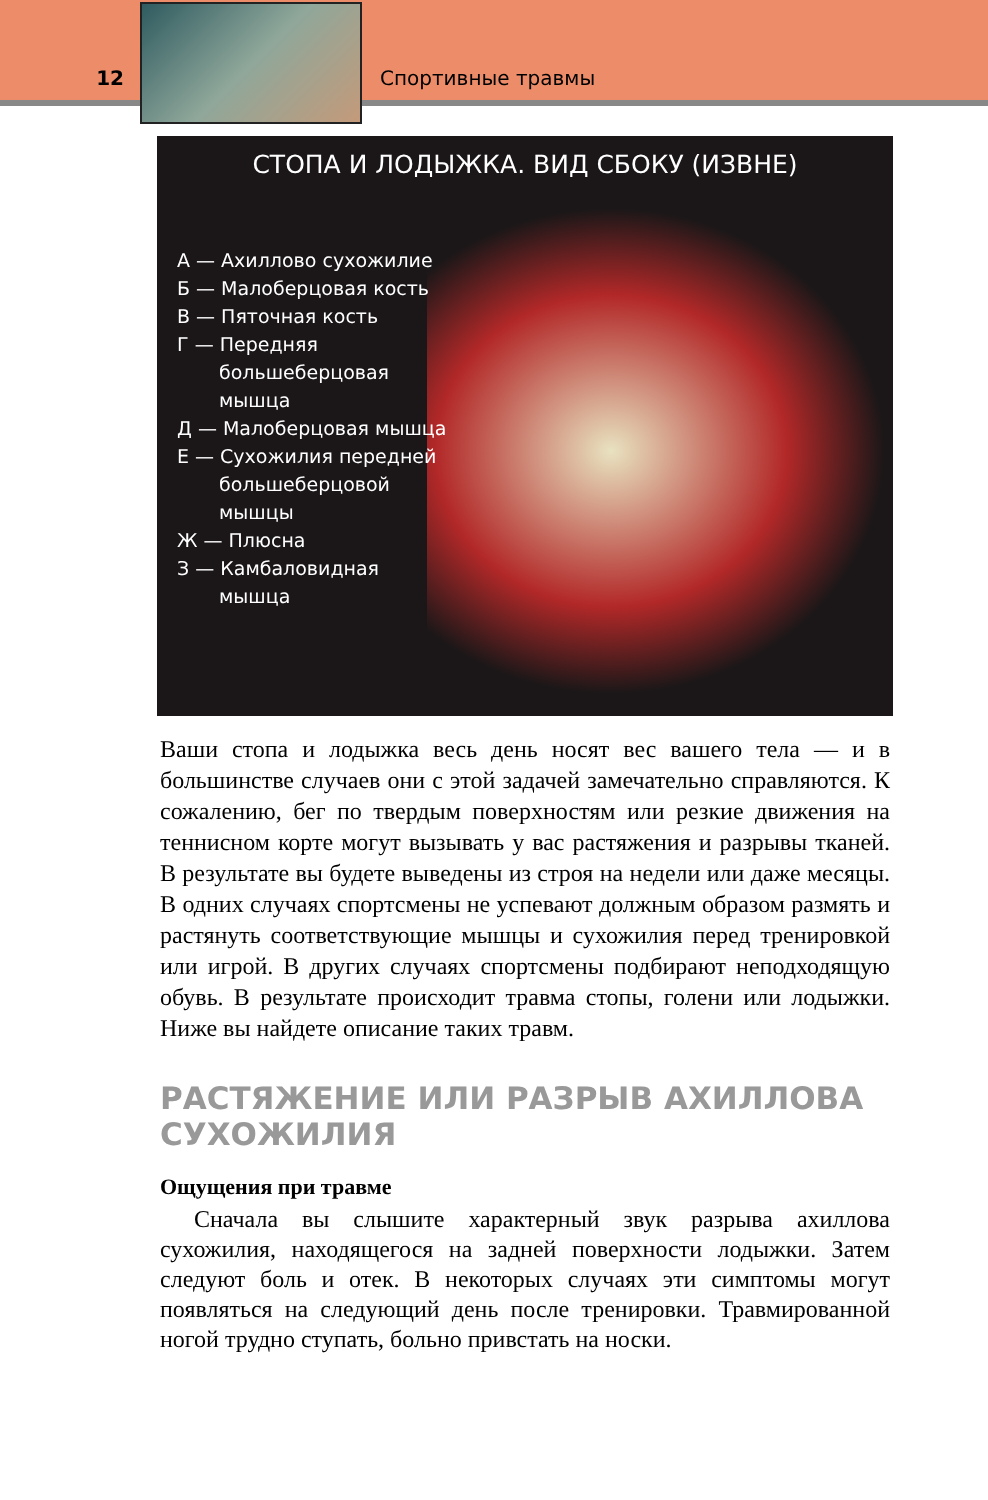12
Спортивные травмы
СТОПА И ЛОДЫЖКА. ВИД СБОКУ (ИЗВНЕ)
А — Ахиллово сухожилие
Б — Малоберцовая кость
В — Пяточная кость
Г — Передняя большеберцовая мышца
Д — Малоберцовая мышца
Е — Сухожилия передней большеберцовой мышцы
Ж — Плюсна
З — Камбаловидная мышца
Ваши стопа и лодыжка весь день носят вес вашего тела — и в большинстве случаев они с этой задачей замечательно справляются. К сожалению, бег по твердым поверхностям или резкие движения на теннисном корте могут вызывать у вас растяжения и разрывы тканей. В результате вы будете выведены из строя на недели или даже месяцы. В одних случаях спортсмены не успевают должным образом размять и растянуть соответствующие мышцы и сухожилия перед тренировкой или игрой. В других случаях спортсмены подбирают неподходящую обувь. В результате происходит травма стопы, голени или лодыжки. Ниже вы найдете описание таких травм.
РАСТЯЖЕНИЕ ИЛИ РАЗРЫВ АХИЛЛОВА СУХОЖИЛИЯ
Ощущения при травме
Сначала вы слышите характерный звук разрыва ахиллова сухожилия, находящегося на задней поверхности лодыжки. Затем следуют боль и отек. В некоторых случаях эти симптомы могут появляться на следующий день после тренировки. Травмированной ногой трудно ступать, больно привстать на носки.